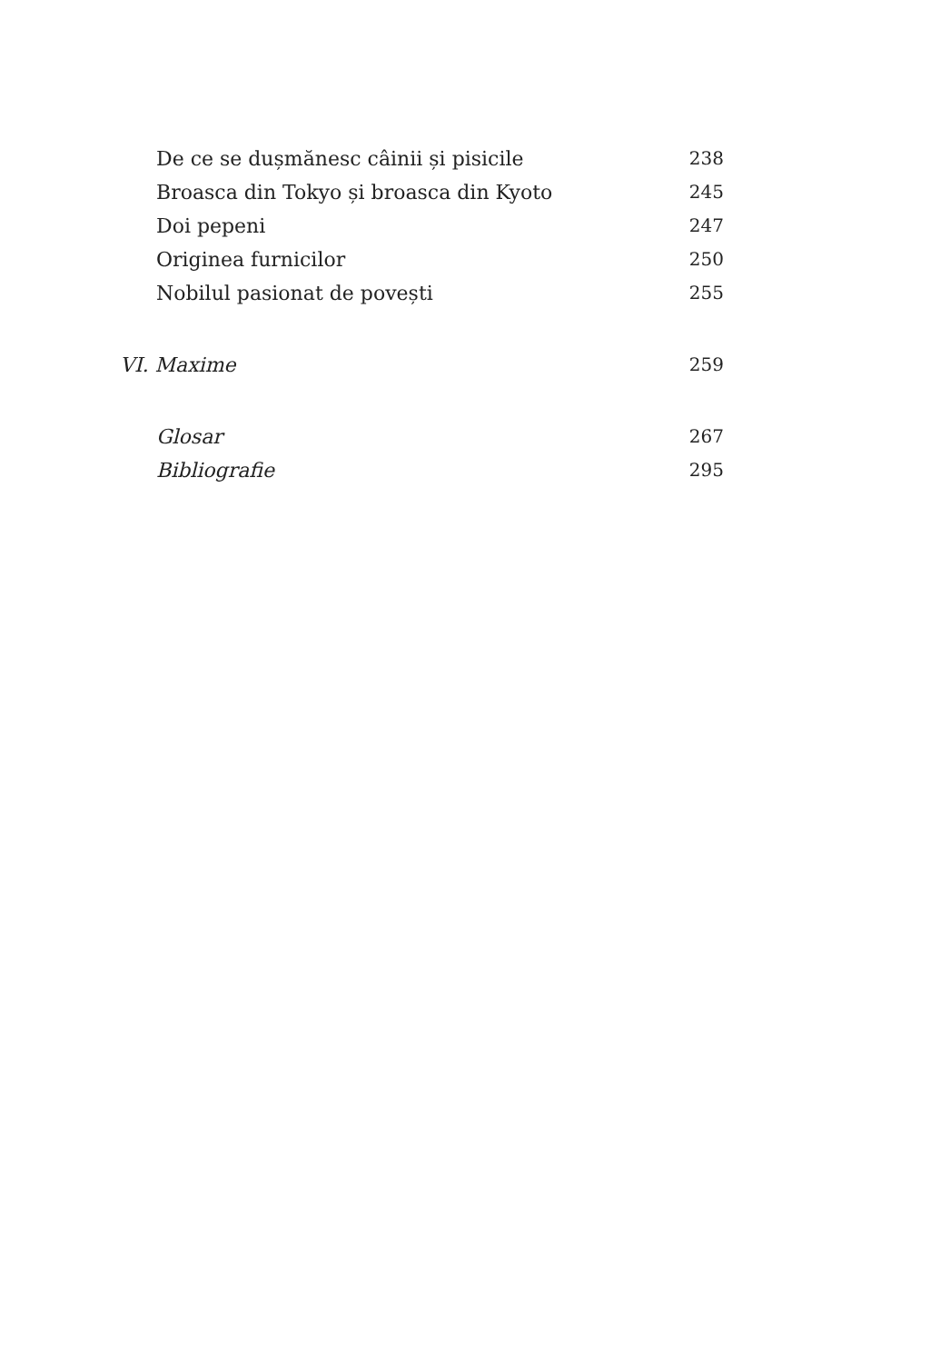De ce se dușmănesc câinii și pisicile 238
Broasca din Tokyo și broasca din Kyoto 245
Doi pepeni 247
Originea furnicilor 250
Nobilul pasionat de povești 255
VI. Maxime 259
Glosar 267
Bibliografie 295